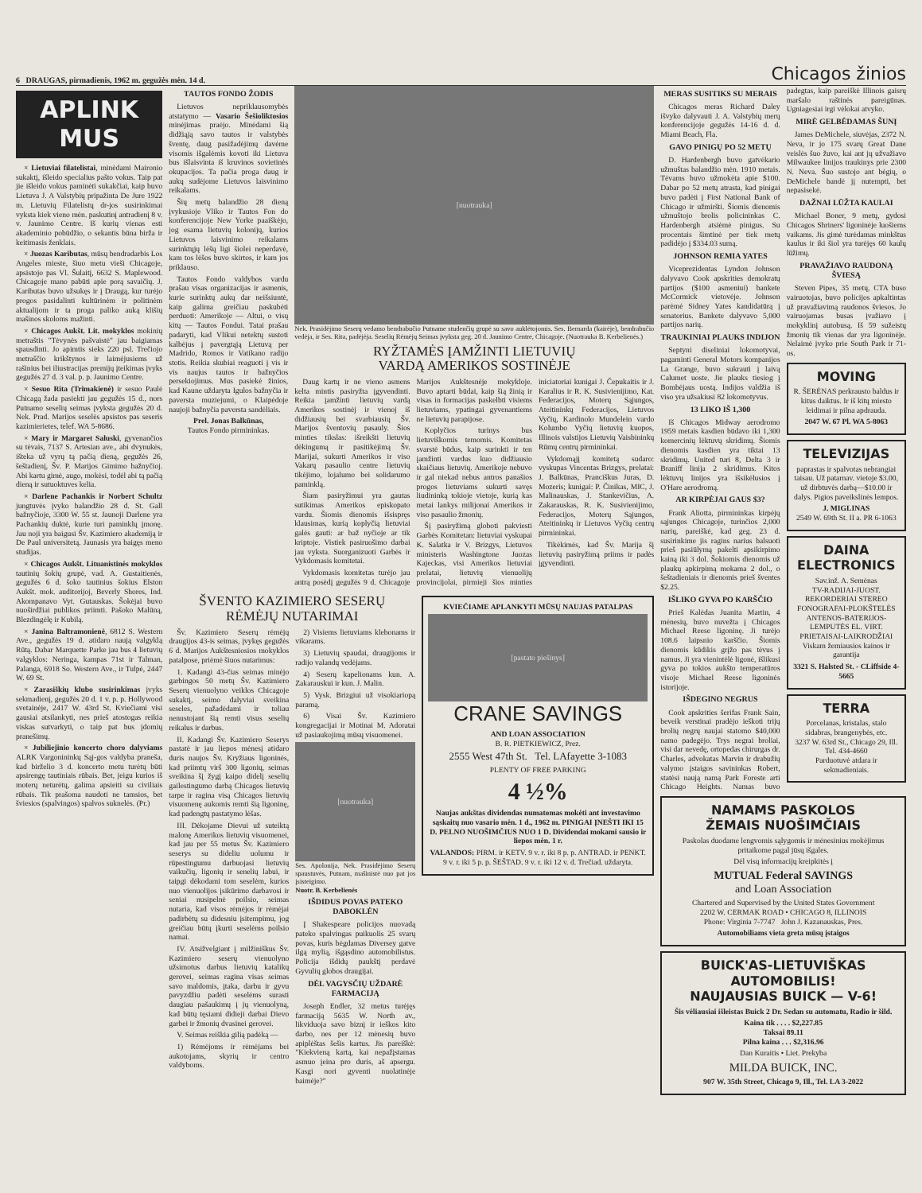6 DRAUGAS, pirmadienis, 1962 m. gegužės mėn. 14 d. Chicagos žinios
APLINK
MUS
× Lietuviai filatelistai, minėdami Maironio sukaktį, išleido specialius pašto vokus. Taip pat jie išleido vokus paminėti sukakčiai, kaip buvo Lietuva J. A Valstybių pripažinta De Jure 1922 m. Lietuvių Filatelistų dr-jos susirinkimai vyksta kiek vieno mėn. paskutinį antradienį 8 v. v. Jaunimo Centre. Iš kurių vienas esti akademinio pobūdžio, o sekantis būna birža ir keitimasis ženklais.
× Juozas Kaributas, mūsų bendradarbis Los Angeles mieste, šiuo metu vieši Chicagoje, apsistojo pas Vl. Šulaitį, 6632 S. Maplewood. Chicagoje mano pabūti apie porą savaičių. J. Kaributas buvo užsukęs ir į Draugą, kur turėjo progos pasidalinti kultūrinėm ir politinėm aktualijom ir ta proga paliko auką klišių mašinos skoloms mažinti.
× Chicagos Aukšt. Lit. mokyklos mokinių metraštis "Tėvynės pašvaistė" jau baigiamas spausdinti. Jo apimtis sieks 220 psl. Trečiojo metraščio krikštynos ir laimėjusiems už rašinius bei iliustracijas premijų įteikimas įvyks gegužės 27 d. 3 val. p. p. Jaunimo Centre.
× Sesuo Rita (Trimakienė) ir sesuo Paulė Chicagą žada pasiekti jau gegužės 15 d., nors Putnamo seselių seimas įvyksta gegužės 20 d. Nek. Prad. Marijos seselės apsistos pas seseris kazimierietes, telef. WA 5-8686.
× Mary ir Margaret Saluski, gyvenančios su tėvais, 7137 S. Artesian ave., abi dvynukės, išteka už vyrų tą pačią dieną, gegužės 26, šeštadienį, Šv. P. Marijos Gimimo bažnyčioj. Abi kartu gimė, augo, mokėsi, todėl abi tą pačią dieną ir sutuoktuves kelia.
× Darlene Pachankis ir Norbert Schultz jungtuvės įvyko balandžio 28 d. St. Gall bažnyčioje, 3300 W. 55 st. Jaunoji Darlene yra Pachankių duktė, kurie turi paminklų įmonę. Jau noji yra baigusi Šv. Kazimiero akademiją ir De Paul universitetą. Jaunasis yra baigęs meno studijas.
× Chicagos Aukšt. Lituanistinės mokyklos tautinių šokių grupė, vad. A. Gustaitienės, gegužės 6 d. šoko tautinius šokius Elston Aukšt. mok. auditorijoj, Beverly Shores, Ind. Akompanavo Vyt. Gutauskas. Šokėjai buvo nuoširdžiai publikos priimti. Pašoko Malūną, Blezdingėlę ir Kubilą.
× Janina Baltramonienė, 6812 S. Western Ave., gegužės 19 d. atidaro naują valgyklą Rūtą. Dabar Marquette Parke jau bus 4 lietuvių valgyklos: Neringa, kampas 71st ir Talman, Palanga, 6918 So. Western Ave., ir Tulpė, 2447 W. 69 St.
× Zarasiškių klubo susirinkimas įvyks sekmadienį, gegužės 20 d. 1 v. p. p. Hollywood svetainėje, 2417 W. 43rd St. Kviečiami visi gausiai atsilankyti, nes prieš atostogas reikia viskas sutvarkyti, o taip pat bus įdomių pranešimų.
× Jubiliejinio koncerto choro dalyviams ALRK Vargonininkų Sąj-gos valdyba praneša, kad birželio 3 d. koncerto metu turėtų būti apsirengę tautiniais rūbais. Bet, jeigu kurios iš moterų neturėtų, galima apsieiti su civiliais rūbais. Tik prašoma naudoti ne tamsios, bet šviesios (spalvingos) spalvos suknelės. (Pr.)
TAUTOS FONDO ŽODIS
Lietuvos nepriklausomybės atstatymo — Vasario Šešioliktosios minėjimas praėjo. Minėdami šią didžiąją savo tautos ir valstybės šventę, daug pasižadėjimų davėme visomis išgalėmis kovoti iki Lietuva bus išlaisvinta iš kruvinos sovietinės okupacijos. Ta pačia proga daug ir aukų sudėjome Lietuvos laisvinimo reikalams.
Šių metų balandžio 28 dieną įvykusioje Vliko ir Tautos Fon do konferencijoje New Yorke paaiškėjo, jog esama lietuvių kolonijų, kurios Lietuvos laisvinimo reikalams surinktųjų lėšų ligi šiolei neperdavė, kam tos lėšos buvo skirtos, ir kam jos priklauso.
Tautos Fondo valdybos vardu prašau visas organizacijas ir asmenis, kurie surinktų aukų dar neišsiuntė, kaip galima greičiau paskubėti perduoti: Amerikoje — Altui, o visų kitų — Tautos Fondui. Tatai prašau padaryti, kad Vlikui netektų sustoti kalbėjus į pavergtąją Lietuvą per Madrido, Romos ir Vatikano radijo stotis. Reikia skubiai reaguoti į vis ir vis naujus tautos ir bažnyčios persekiojimus. Mus pasiekė žinios, kad Kaune uždaryta Igulos bažnyčia ir paversta muziejumi, o Klaipėdoje naujoji bažnyčia paversta sandėliais.
Prel. Jonas Balkūnas,
Tautos Fondo pirmininkas.
[nuotrauka]
Nek. Prasidėjimo Seserų vedamo bendrabučio Putname studenčių grupė su savo auklėtojomis. Ses. Bernarda (kairėje), bendrabučio vedėja, ir Ses. Rita, padėjėja. Seselių Rėmėjų Seimas įvyksta geg. 20 d. Jaunimo Centre, Chicagoje. (Nuotrauka B. Kerbelienės.)
RYŽTAMĖS ĮAMŽINTI LIETUVIŲ
VARDĄ AMERIKOS SOSTINĖJE
Daug kartų ir ne vieno asmens kelta mintis pasiryžta įgyvendinti. Reikia įamžinti lietuvių vardą Amerikos sostinėj ir vienoj iš didžiausių bei svarbiausių Šv. Marijos šventovių pasauly. Šios minties tikslas: išreikšti lietuvių dėkingumą ir pasitikėjimą Šv. Marijai, sukurti Amerikos ir viso Vakarų pasaulio centre lietuvių tikėjimo, lojalumo bei solidarumo paminklą.
Šiam pasiryžimui yra gautas sutikimas Amerikos episkopato vardu. Šiomis dienomis išsispręs klausimas, kurią koplyčią lietuviai galės gauti: ar baž nyčioje ar tik kriptoje. Vistiek pasiruošimo darbai jau vyksta. Suorganizuoti Garbės ir Vykdomasis komitetai.
Vykdomasis komitetas turėjo jau antrą posėdį gegužės 9 d. Chicagoje Marijos Aukštesnėje mokykloje. Buvo aptarti būdai, kaip šią žinią ir visas in formacijas paskelbti visiems lietuviams, ypatingai gyvenantiems ne lietuvių parapijose.
Koplyčios turinys bus lietuviškomis temomis. Komitetas svarstė būdus, kaip surinkti ir ten įamžinti vardus kuo didžiausio skaičiaus lietuvių. Amerikoje nebuvo ir gal niekad nebus antros panašios progos lietuviams sukurti savęs liudininką tokioje vietoje, kurią kas metai lankys milijonai Amerikos ir viso pasaulio žmonių.
Šį pasiryžimą globoti pakviesti Garbės Komitetan: lietuviai vyskupai K. Salatka ir V. Brizgys, Lietuvos ministeris Washingtone Juozas Kajeckas, visi Amerikos lietuviai prelatai, lietuvių vienuolijų provincijolai, pirmieji šios minties iniciatoriai kunigai J. Čepukaitis ir J. Karalius ir R. K. Susivienijimo, Kat. Federacijos, Moterų Sąjungos, Ateitininkų Federacijos, Lietuvos Vyčių, Kardinolo Mundelein vardo Kolumbo Vyčių lietuvių kuopos, Illinois valstijos Lietuvių Vaisbininkų Rūmų centrų pirmininkai.
Vykdomąjį komitetą sudaro: vyskupas Vincentas Brizgys, prelatai: J. Balkūnas, Pranciškus Juras, D. Mozeris; kunigai: P. Činikas, MIC, J. Malinauskas, J. Stankevičius, A. Zakarauskas, R. K. Susivienijimo, Federacijos, Moterų Sąjungos, Ateitininkų ir Lietuvos Vyčių centrų pirmininkai.
Tikėkimės, kad Šv. Marija šį lietuvių pasiryžimą priims ir padės įgyvendinti.
ŠVENTO KAZIMIERO SESERŲ
RĖMĖJŲ NUTARIMAI
Šv. Kazimiero Seserų rėmėjų draugijos 43-is seimas, įvykęs gegužės 6 d. Marijos Aukštesniosios mokyklos patalpose, priėmė šiuos nutarimus:
1. Kadangi 43-čias seimas minėjo garbingos 50 metų Šv. Kazimiero Seserų vienuolyno veiklos Chicagoje sukaktį, seimo dalyviai sveikina seseles, pažadėdami ir toliau nenustojant šią remti visus seselių reikalus ir darbus.
II. Kadangi Šv. Kazimiero Seserys pastatė ir jau liepos mėnesį atidaro duris naujos Šv. Kryžiaus ligoninės, kad priimtų virš 300 ligonių, seimas sveikina šį žygį kaipo didelį seselių gailestingumo darbą Chicagos lietuvių tarpe ir ragina visą Chicagos lietuvių visuomenę aukomis remti šią ligoninę, kad padengtų pastatymo lėšas.
III. Dėkojame Dievui už suteiktą malonę Amerikos lietuvių visuomenei, kad jau per 55 metus Šv. Kazimiero seserys su dideliu uolumu ir rūpestingumu darbuojasi lietuvių vaikučių, ligonių ir senelių labui, ir taipgi dėkodami tom seselėm, kurios nuo vienuolijos įsikūrimo darbavosi ir seniai nusipelnė poilsio, seimas nutaria, kad visos rėmėjos ir rėmėjai padirbėtų su didesniu įsitempimu, jog greičiau būtų įkurti seselėms poilsio namai.
IV. Atsižvelgiant į milžiniškus Šv. Kazimiero seserų vienuolyno užsimotus darbus lietuvių katalikų gerovei, seimas ragina visas seimas savo maldomis, įtaka, darbu ir gyvu pavyzdžiu padėti seselėms surasti daugiau pašaukimų į jų vienuolyną, kad būtų tęsiami didieji darbai Dievo garbei ir žmonių dvasinei gerovei.
V. Seimas reiškia gilią padėką —
1) Rėmėjoms ir rėmėjams bei aukotojams, skyrių ir centro valdyboms.
2) Visiems lietuviams klebonams ir vikarams.
3) Lietuvių spaudai, draugijoms ir radijo valandų vedėjams.
4) Seserų kapelionams kun. A. Zakarauskui ir kun. J. Malin.
5) Vysk. Brizgiui už visokiariopą paramą.
6) Visai Šv. Kazimiero kongregacijai ir Motinai M. Adoratai už pasiaukojimą mūsų visuomenei.
[nuotrauka]
Ses. Apolonija, Nek. Prasidėjimo Seserų spaustuvės, Putnam, mašinistė nuo pat jos įsisteigimo.
Nuotr. B. Kerbelienės
IŠDIDUS POVAS PATEKO DABOKLĖN
Į Shakespeare policijos nuovadą pateko spalvingas puikuolis 25 svarų povas, kuris bėgdamas Diversey gatve ilgą mylią, išgąsdino automobilistus. Policija išdidų paukštį perdavė Gyvulių globos draugijai.
DĖL VAGYSČIŲ UŽDARĖ FARMACIJĄ
Joseph Endler, 32 metus turėjęs farmaciją 5635 W. North av., likviduoja savo biznį ir ieškos kito darbo, nes per 12 mėnesių buvo apiplėštas šešis kartus. Jis pareiškė: "Kiekvieną kartą, kai nepažįstamas asmuo įeina pro duris, aš apsergu. Kasgi nori gyventi nuolatinėje baimėje?"
KVIEČIAME APLANKYTI MŪSŲ NAUJAS PATALPAS
[pastato piešinys]
CRANE SAVINGS
AND LOAN ASSOCIATION
B. R. PIETKIEWICZ, Prez.
2555 West 47th St. Tel. LAfayette 3-1083
PLENTY OF FREE PARKING
4 ½%
Naujas aukštas dividendas numatomas mokėti ant investavimo sąskaitų nuo vasario mėn. 1 d., 1962 m. PINIGAI ĮNEŠTI IKI 15 D. PELNO NUOŠIMČIUS NUO 1 D. Dividendai mokami sausio ir liepos mėn. 1 r.
VALANDOS: PIRM. ir KETV. 9 v. r. iki 8 p. p. ANTRAD. ir PENKT. 9 v. r. iki 5 p. p. ŠEŠTAD. 9 v. r. iki 12 v. d. Trečiad. uždaryta.
MERAS SUSITIKS SU MERAIS
Chicagos meras Richard Daley išvyko dalyvauti J. A. Valstybių merų konferencijoje gegužės 14-16 d. d. Miami Beach, Fla.
GAVO PINIGŲ PO 52 METŲ
D. Hardenbergh buvo gatvėkario užmuštas balandžio mėn. 1910 metais. Tėvams buvo užmokėta apie $100. Dabar po 52 metų atrasta, kad pinigai buvo padėti į First National Bank of Chicago ir užmiršti. Šiomis dienomis užmuštojo brolis policininkas C. Hardenbergh atsiėmė pinigus. Su procentais šimtinė per tiek metų padidėjo į $334.03 sumą.
JOHNSON REMIA YATES
Viceprezidentas Lyndon Johnson dalyvavo Cook apskrities demokratų partijos ($100 asmeniui) bankete McCormick vietovėje. Johnson parėmė Sidney Yates kandidatūrą į senatorius. Bankete dalyvavo 5,000 partijos narių.
TRAUKINIAI PLAUKS INDIJON
Septyni diseliniai lokomotyvai, pagaminti General Motors kompanijos La Grange, buvo sukrauti į laivą Calumet uoste. Jie plauks tiesiog į Bombėjaus uostą. Indijos valdžia iš viso yra užsakiusi 82 lokomotyvus.
13 LIKO IŠ 1,300
Iš Chicagos Midway aerodromo 1959 metais kasdien būdavo iki 1,300 komercinių lėktuvų skridimų. Šiomis dienomis kasdien yra tiktai 13 skridimų. United turi 8, Delta 3 ir Braniff linija 2 skridimus. Kitos lėktuvų linijos yra išsikėlusios į O'Hare aerodromą.
AR KIRPĖJAI GAUS $3?
Frank Aliotta, pirmininkas kirpėjų sąjungos Chicagoje, turinčios 2,000 narių, pareiškė, kad geg. 23 d. susirinkime jis ragins narius balsuoti prieš pasiūlymą pakelti apsikirpimo kainą iki 3 dol. Šokiomis dienomis už plaukų apkirpimą mokama 2 dol., o šeštadieniais ir dienomis prieš šventes $2.25.
IŠLIKO GYVA PO KARŠČIO
Prieš Kalėdas Juanita Martin, 4 mėnesių, buvo nuvežta į Chicagos Michael Reese ligoninę. Ji turėjo 108.6 laipsnio karščio. Šiomis dienomis kūdikis grįžo pas tėvus į namus. Ji yra vienintėlė ligonė, išlikusi gyva po tokios aukšto temperatūros visoje Michael Reese ligoninės istorijoje.
IŠDEGINO NEGRUS
Cook apskrities šerifas Frank Sain, beveik verstinai pradėjo ieškoti trijų brolių negrų naujai statomo $40,000 namo padegėjo. Trys negrai broliai, visi dar nevedę, ortopedas chirurgas dr. Charles, advokatas Marvin ir drabužių valymo įstaigos savininkas Robert, statėsi naują namą Park Foreste arti Chicago Heights. Namas buvo padegtas, kaip pareiškė Illinois gaisrų maršalo raštinės pareigūnas. Ugniagesiai irgi vėlokai atvyko.
MIRĖ GELBĖDAMAS ŠUNĮ
James DeMichele, siuvėjas, 2372 N. Neva, ir jo 175 svarų Great Dane veislės šuo žuvo, kai ant jų užvažiavo Milwaukee linijos traukinys prie 2300 N. Neva. Šuo sustojo ant bėgių, o DeMichele bandė jį nutempti, bet nepasisekė.
DAŽNAI LŪŽTA KAULAI
Michael Boner, 9 metų, gydosi Chicagos Shriners' ligoninėje luošiems vaikams. Jis gimė turėdamas minkštus kaulus ir iki šiol yra turėjęs 60 kaulų lūžimų.
PRAVAŽIAVO RAUDONĄ ŠVIESĄ
Steven Pipes, 35 metų, CTA buso vairuotojas, buvo policijos apkaltintas už pravažiavimą raudonos šviesos. Jo vairuojamas busas įvažiavo į mokyklinį autobusą. Iš 59 sužeistų žmonių tik vienas dar yra ligoninėje. Nelaimė įvyko prie South Park ir 71-os.
MOVING
R. ŠERĖNAS perkrausto baldus ir kitus daiktus. Ir iš kitų miesto leidimai ir pilna apdrauda.
2047 W. 67 Pl. WA 5-8063
TELEVIZIJAS
paprastas ir spalvotas nebrangiai taisau. Už patarnav. vietoje $3.00, už dirbtuvės darbą—$10.00 ir dalys. Pigios paveikslinės lempos.
J. MIGLINAS
2549 W. 69th St. II a. PR 6-1063
DAINA ELECTRONICS
Sav.inž. A. Semėnas
TV-RADIJAI-JUOST. REKORDERIAI STEREO FONOGRAFAI-PLOKŠTELĖS ANTENOS-BATERIJOS-LEMPUTĖS EL. VIRT. PRIETAISAI-LAIKRODŽIAI
Viskam žemiausios kainos ir garantija
3321 S. Halsted St. - CLiffside 4-5665
TERRA
Porcelanas, kristalas, stalo sidabras, brangenybės, etc.
3237 W. 63rd St., Chicago 29, Ill. Tel. 434-4660
Parduotuvė atdara ir sekmadieniais.
NAMAMS PASKOLOS
ŽEMAIS NUOŠIMČIAIS
Paskolas duodame lengvomis sąlygomis ir mėnesinius mokėjimus pritaikome pagal jūsų išgales.
Dėl visų informacijų kreipkitės į
MUTUAL Federal SAVINGS
and Loan Association
Chartered and Supervised by the United States Government
2202 W. CERMAK ROAD • CHICAGO 8, ILLINOIS
Phone: Virginia 7-7747 John J. Kazanauskas, Pres.
Automobiliams vieta greta mūsų įstaigos
BUICK'AS-LIETUVIŠKAS
AUTOMOBILIS!
NAUJAUSIAS BUICK — V-6!
Šis vėliausiai išleistas Buick 2 Dr. Sedan su automatu, Radio ir šild.
Kaina tik . . . . $2,227.85
Taksai 89.11
Pilna kaina . . . $2,316.96
Dan Kuraitis • Liet. Prekyba
MILDA BUICK, INC.
907 W. 35th Street, Chicago 9, Ill., Tel. LA 3-2022